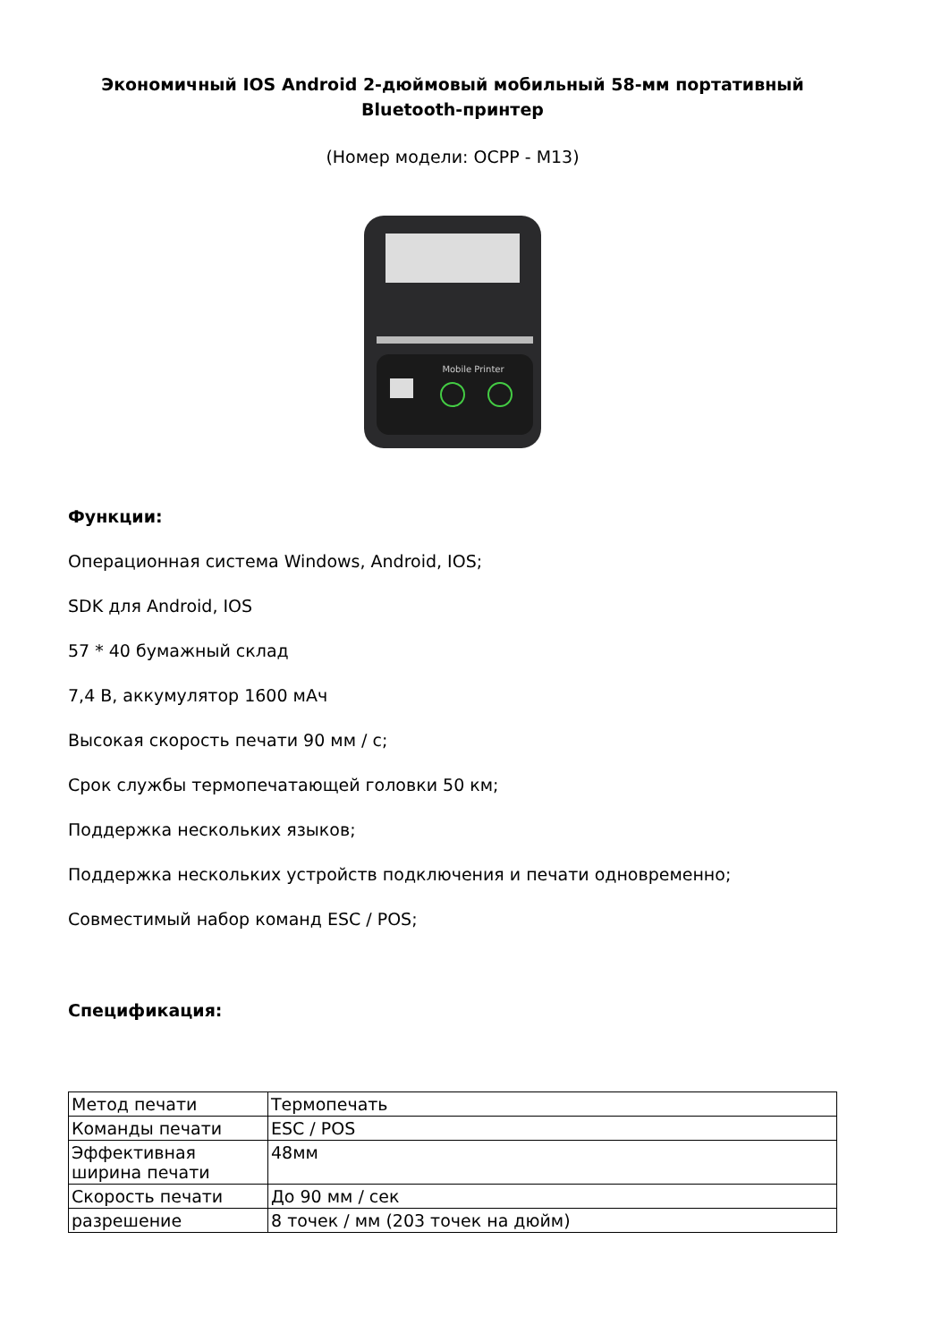Экономичный IOS Android 2-дюймовый мобильный 58-мм портативный Bluetooth-принтер
(Номер модели: OCPP - M13)
Mobile Printer
Функции:
Операционная система Windows, Android, IOS;
SDK для Android, IOS
57 * 40 бумажный склад
7,4 В, аккумулятор 1600 мАч
Высокая скорость печати 90 мм / с;
Срок службы термопечатающей головки 50 км;
Поддержка нескольких языков;
Поддержка нескольких устройств подключения и печати одновременно;
Совместимый набор команд ESC / POS;
Спецификация:
| Метод печати | Термопечать |
| Команды печати | ESC / POS |
| Эффективная ширина печати | 48мм |
| Скорость печати | До 90 мм / сек |
| разрешение | 8 точек / мм (203 точек на дюйм) |